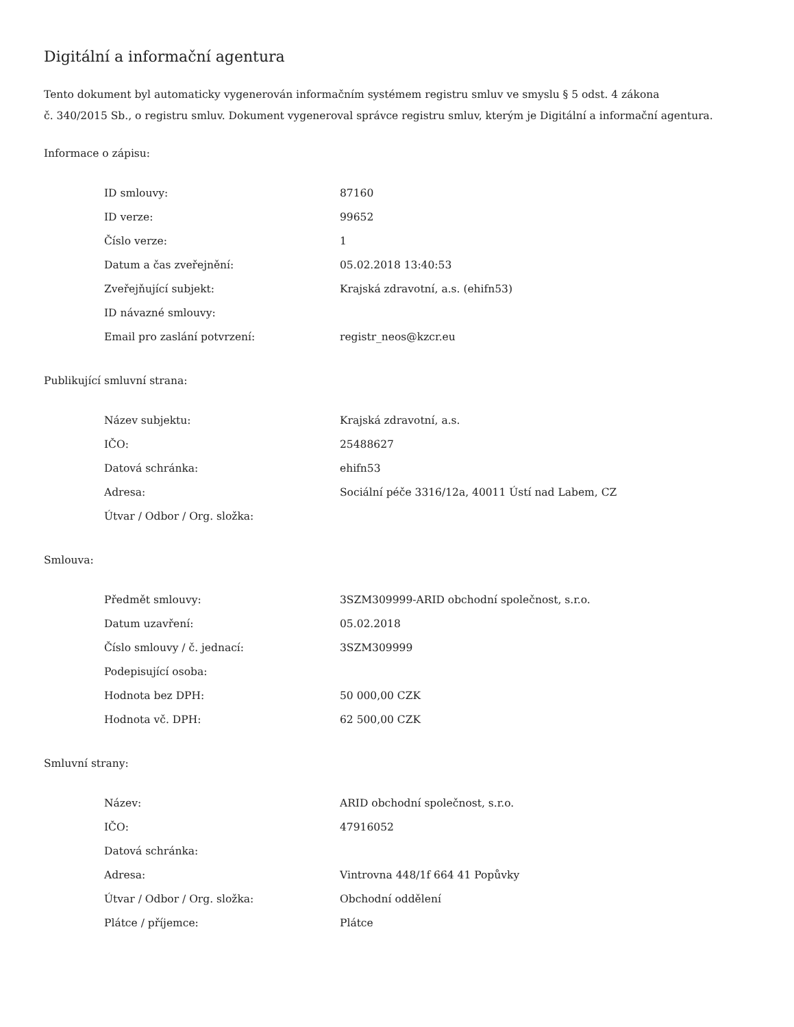Digitální a informační agentura
Tento dokument byl automaticky vygenerován informačním systémem registru smluv ve smyslu § 5 odst. 4 zákona
č. 340/2015 Sb., o registru smluv. Dokument vygeneroval správce registru smluv, kterým je Digitální a informační agentura.
Informace o zápisu:
| ID smlouvy: | 87160 |
| ID verze: | 99652 |
| Číslo verze: | 1 |
| Datum a čas zveřejnění: | 05.02.2018 13:40:53 |
| Zveřejňující subjekt: | Krajská zdravotní, a.s. (ehifn53) |
| ID návazné smlouvy: | |
| Email pro zaslání potvrzení: | registr_neos@kzcr.eu |
Publikující smluvní strana:
| Název subjektu: | Krajská zdravotní, a.s. |
| IČO: | 25488627 |
| Datová schránka: | ehifn53 |
| Adresa: | Sociální péče 3316/12a, 40011 Ústí nad Labem, CZ |
| Útvar / Odbor / Org. složka: | |
Smlouva:
| Předmět smlouvy: | 3SZM309999-ARID obchodní společnost, s.r.o. |
| Datum uzavření: | 05.02.2018 |
| Číslo smlouvy / č. jednací: | 3SZM309999 |
| Podepisující osoba: | |
| Hodnota bez DPH: | 50 000,00 CZK |
| Hodnota vč. DPH: | 62 500,00 CZK |
Smluvní strany:
| Název: | ARID obchodní společnost, s.r.o. |
| IČO: | 47916052 |
| Datová schránka: | |
| Adresa: | Vintrovna 448/1f 664 41 Popůvky |
| Útvar / Odbor / Org. složka: | Obchodní oddělení |
| Plátce / příjemce: | Plátce |